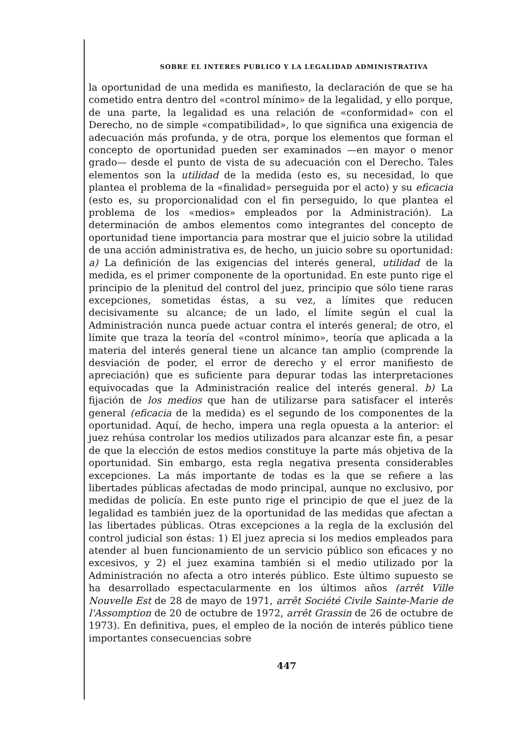SOBRE EL INTERES PUBLICO Y LA LEGALIDAD ADMINISTRATIVA
la oportunidad de una medida es manifiesto, la declaración de que se ha cometido entra dentro del «control mínimo» de la legalidad, y ello porque, de una parte, la legalidad es una relación de «conformidad» con el Derecho, no de simple «compatibilidad», lo que significa una exigencia de adecuación más profunda, y de otra, porque los elementos que forman el concepto de oportunidad pueden ser examinados —en mayor o menor grado— desde el punto de vista de su adecuación con el Derecho. Tales elementos son la utilidad de la medida (esto es, su necesidad, lo que plantea el problema de la «finalidad» perseguida por el acto) y su eficacia (esto es, su proporcionalidad con el fin perseguido, lo que plantea el problema de los «medios» empleados por la Administración). La determinación de ambos elementos como integrantes del concepto de oportunidad tiene importancia para mostrar que el juicio sobre la utilidad de una acción administrativa es, de hecho, un juicio sobre su oportunidad: a) La definición de las exigencias del interés general, utilidad de la medida, es el primer componente de la oportunidad. En este punto rige el principio de la plenitud del control del juez, principio que sólo tiene raras excepciones, sometidas éstas, a su vez, a límites que reducen decisivamente su alcance; de un lado, el límite según el cual la Administración nunca puede actuar contra el interés general; de otro, el límite que traza la teoría del «control mínimo», teoría que aplicada a la materia del interés general tiene un alcance tan amplio (comprende la desviación de poder, el error de derecho y el error manifiesto de apreciación) que es suficiente para depurar todas las interpretaciones equivocadas que la Administración realice del interés general. b) La fijación de los medios que han de utilizarse para satisfacer el interés general (eficacia de la medida) es el segundo de los componentes de la oportunidad. Aquí, de hecho, impera una regla opuesta a la anterior: el juez rehúsa controlar los medios utilizados para alcanzar este fin, a pesar de que la elección de estos medios constituye la parte más objetiva de la oportunidad. Sin embargo, esta regla negativa presenta considerables excepciones. La más importante de todas es la que se refiere a las libertades públicas afectadas de modo principal, aunque no exclusivo, por medidas de policía. En este punto rige el principio de que el juez de la legalidad es también juez de la oportunidad de las medidas que afectan a las libertades públicas. Otras excepciones a la regla de la exclusión del control judicial son éstas: 1) El juez aprecia si los medios empleados para atender al buen funcionamiento de un servicio público son eficaces y no excesivos, y 2) el juez examina también si el medio utilizado por la Administración no afecta a otro interés público. Este último supuesto se ha desarrollado espectacularmente en los últimos años (arrêt Ville Nouvelle Est de 28 de mayo de 1971, arrêt Société Civile Sainte-Marie de l'Assomption de 20 de octubre de 1972, arrêt Grassin de 26 de octubre de 1973). En definitiva, pues, el empleo de la noción de interés público tiene importantes consecuencias sobre
447